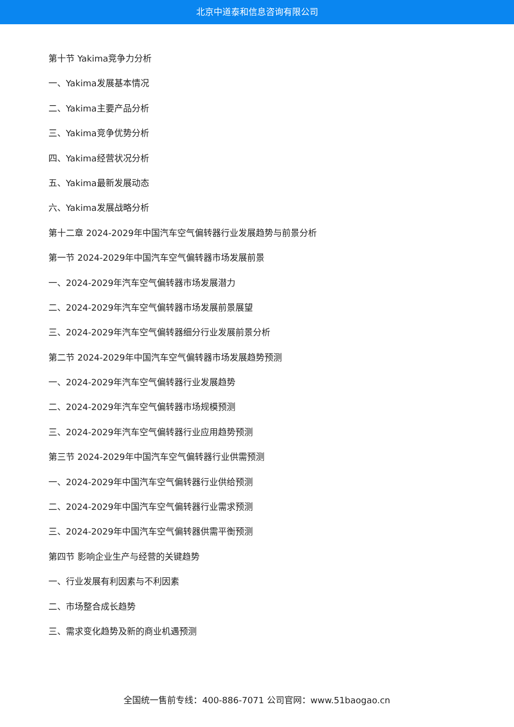北京中道泰和信息咨询有限公司
第十节 Yakima竞争力分析
一、Yakima发展基本情况
二、Yakima主要产品分析
三、Yakima竞争优势分析
四、Yakima经营状况分析
五、Yakima最新发展动态
六、Yakima发展战略分析
第十二章 2024-2029年中国汽车空气偏转器行业发展趋势与前景分析
第一节 2024-2029年中国汽车空气偏转器市场发展前景
一、2024-2029年汽车空气偏转器市场发展潜力
二、2024-2029年汽车空气偏转器市场发展前景展望
三、2024-2029年汽车空气偏转器细分行业发展前景分析
第二节 2024-2029年中国汽车空气偏转器市场发展趋势预测
一、2024-2029年汽车空气偏转器行业发展趋势
二、2024-2029年汽车空气偏转器市场规模预测
三、2024-2029年汽车空气偏转器行业应用趋势预测
第三节 2024-2029年中国汽车空气偏转器行业供需预测
一、2024-2029年中国汽车空气偏转器行业供给预测
二、2024-2029年中国汽车空气偏转器行业需求预测
三、2024-2029年中国汽车空气偏转器供需平衡预测
第四节 影响企业生产与经营的关键趋势
一、行业发展有利因素与不利因素
二、市场整合成长趋势
三、需求变化趋势及新的商业机遇预测
全国统一售前专线：400-886-7071 公司官网：www.51baogao.cn